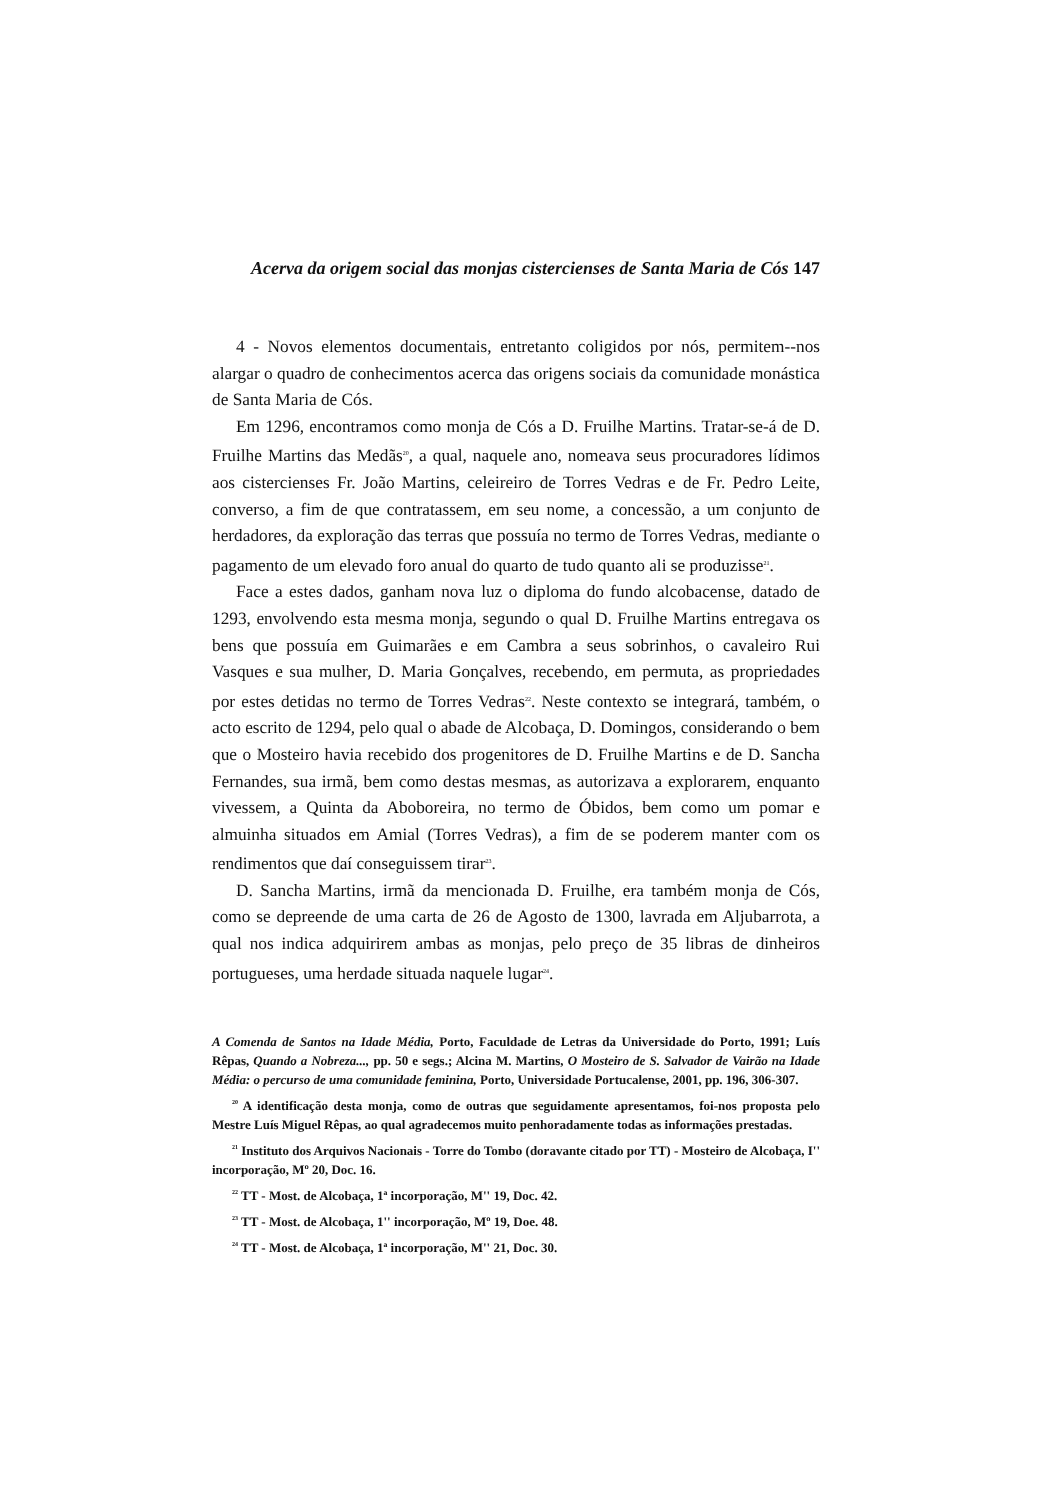Acerva da origem social das monjas cistercienses de Santa Maria de Cós 147
4 - Novos elementos documentais, entretanto coligidos por nós, permitem--nos alargar o quadro de conhecimentos acerca das origens sociais da comunidade monástica de Santa Maria de Cós.
Em 1296, encontramos como monja de Cós a D. Fruilhe Martins. Tratar-se-á de D. Fruilhe Martins das Medãs<sup>20</sup>, a qual, naquele ano, nomeava seus procuradores lídimos aos cistercienses Fr. João Martins, celeireiro de Torres Vedras e de Fr. Pedro Leite, converso, a fim de que contratassem, em seu nome, a concessão, a um conjunto de herdadores, da exploração das terras que possuía no termo de Torres Vedras, mediante o pagamento de um elevado foro anual do quarto de tudo quanto ali se produzisse<sup>21</sup>.
Face a estes dados, ganham nova luz o diploma do fundo alcobacense, datado de 1293, envolvendo esta mesma monja, segundo o qual D. Fruilhe Martins entregava os bens que possuía em Guimarães e em Cambra a seus sobrinhos, o cavaleiro Rui Vasques e sua mulher, D. Maria Gonçalves, recebendo, em permuta, as propriedades por estes detidas no termo de Torres Vedras<sup>22</sup>. Neste contexto se integrará, também, o acto escrito de 1294, pelo qual o abade de Alcobaça, D. Domingos, considerando o bem que o Mosteiro havia recebido dos progenitores de D. Fruilhe Martins e de D. Sancha Fernandes, sua irmã, bem como destas mesmas, as autorizava a explorarem, enquanto vivessem, a Quinta da Aboboreira, no termo de Óbidos, bem como um pomar e almuinha situados em Amial (Torres Vedras), a fim de se poderem manter com os rendimentos que daí conseguissem tirar<sup>23</sup>.
D. Sancha Martins, irmã da mencionada D. Fruilhe, era também monja de Cós, como se depreende de uma carta de 26 de Agosto de 1300, lavrada em Aljubarrota, a qual nos indica adquirirem ambas as monjas, pelo preço de 35 libras de dinheiros portugueses, uma herdade situada naquele lugar<sup>24</sup>.
A Comenda de Santos na Idade Média, Porto, Faculdade de Letras da Universidade do Porto, 1991; Luís Rêpas, Quando a Nobreza..., pp. 50 e segs.; Alcina M. Martins, O Mosteiro de S. Salvador de Vairão na Idade Média: o percurso de uma comunidade feminina, Porto, Universidade Portucalense, 2001, pp. 196, 306-307.
<sup>20</sup> A identificação desta monja, como de outras que seguidamente apresentamos, foi-nos proposta pelo Mestre Luís Miguel Rêpas, ao qual agradecemos muito penhoradamente todas as informações prestadas.
<sup>21</sup> Instituto dos Arquivos Nacionais - Torre do Tombo (doravante citado por TT) - Mosteiro de Alcobaça, I'' incorporação, Mº 20, Doc. 16.
<sup>22</sup> TT - Most. de Alcobaça, 1ª incorporação, M'' 19, Doc. 42.
<sup>23</sup> TT - Most. de Alcobaça, 1'' incorporação, Mº 19, Doe. 48.
<sup>24</sup> TT - Most. de Alcobaça, 1ª incorporação, M'' 21, Doc. 30.